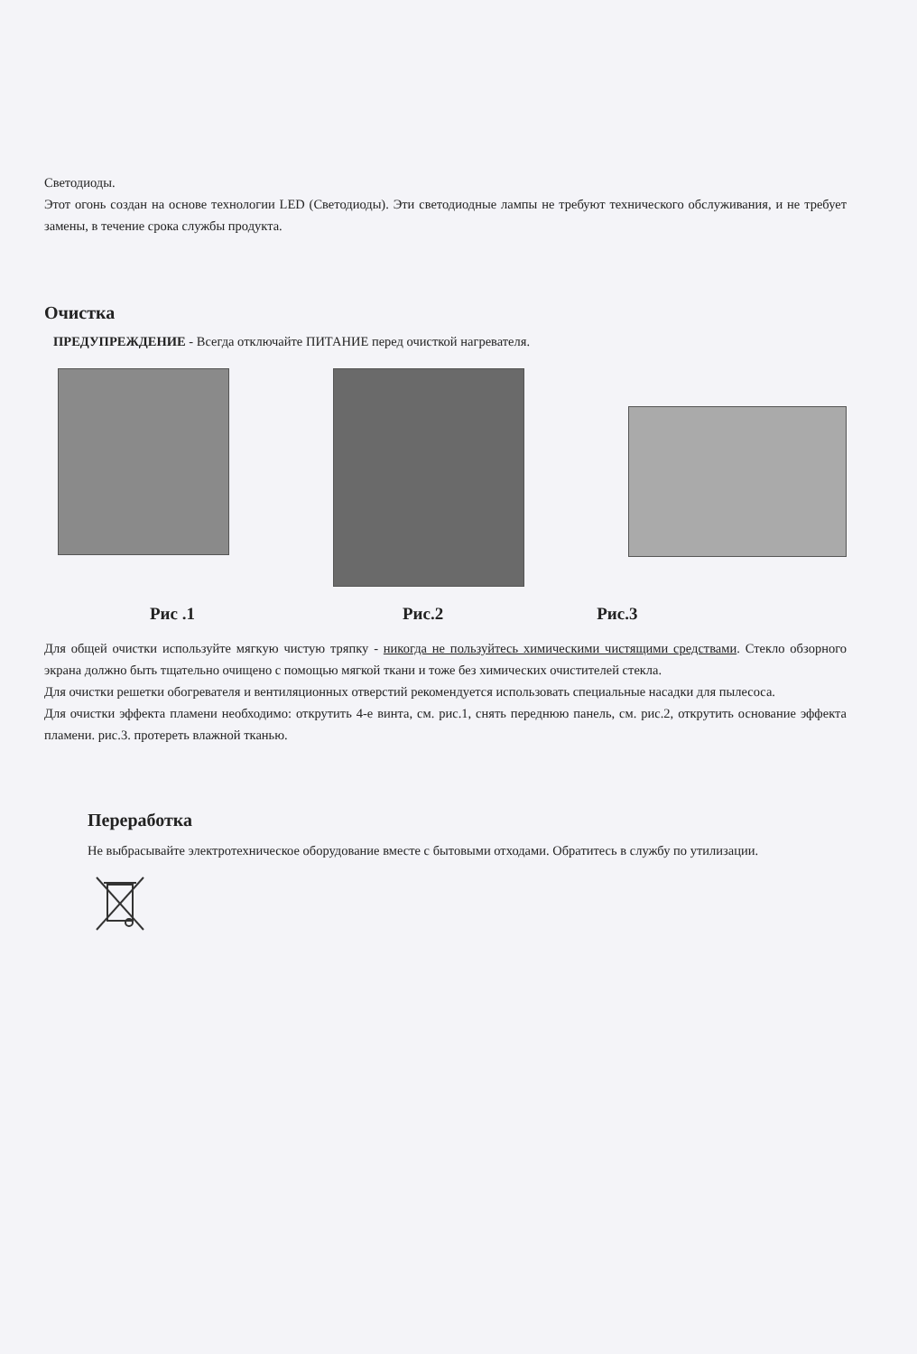Светодиоды.
Этот огонь создан на основе технологии LED (Светодиоды). Эти светодиодные лампы не требуют технического обслуживания, и не требует замены, в течение срока службы продукта.
Очистка
ПРЕДУПРЕЖДЕНИЕ - Всегда отключайте ПИТАНИЕ перед очисткой нагревателя.
Рис .1 Рис.2 Рис.3
Для общей очистки используйте мягкую чистую тряпку - никогда не пользуйтесь химическими чистящими средствами. Стекло обзорного экрана должно быть тщательно очищено с помощью мягкой ткани и тоже без химических очистителей стекла.
Для очистки решетки обогревателя и вентиляционных отверстий рекомендуется использовать специальные насадки для пылесоса.
Для очистки эффекта пламени необходимо: открутить 4-е винта, см. рис.1, снять переднюю панель, см. рис.2, открутить основание эффекта пламени. рис.3. протереть влажной тканью.
Переработка
Не выбрасывайте электротехническое оборудование вместе с бытовыми отходами. Обратитесь в службу по утилизации.